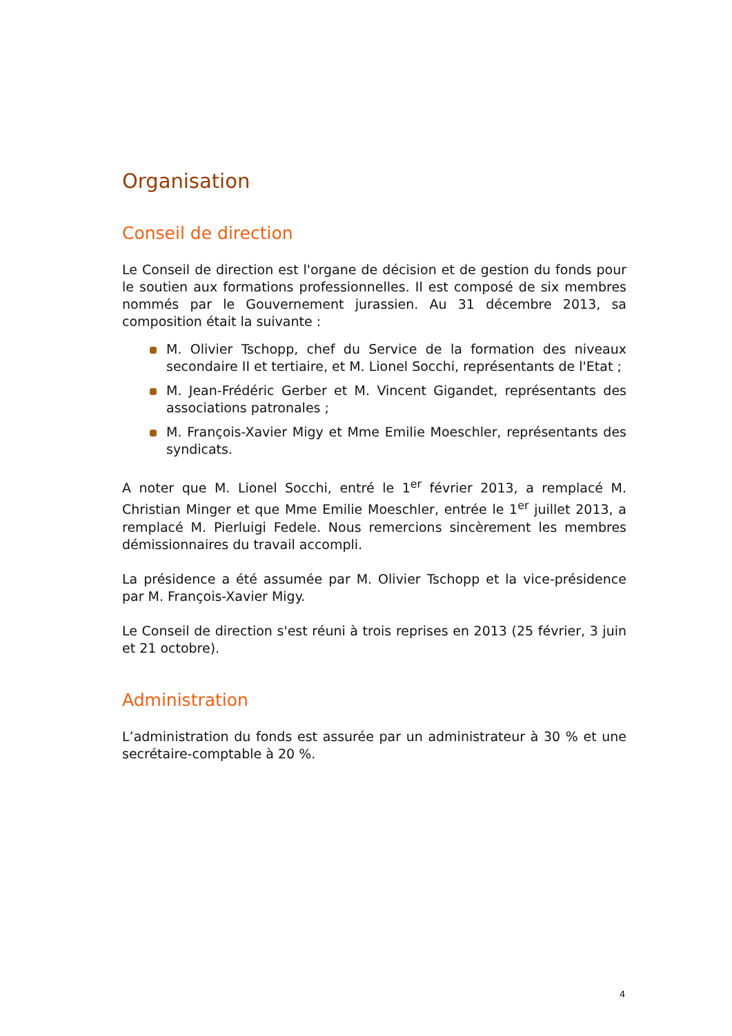Organisation
Conseil de direction
Le Conseil de direction est l'organe de décision et de gestion du fonds pour le soutien aux formations professionnelles. Il est composé de six membres nommés par le Gouvernement jurassien. Au 31 décembre 2013, sa composition était la suivante :
M. Olivier Tschopp, chef du Service de la formation des niveaux secondaire II et tertiaire, et M. Lionel Socchi, représentants de l'Etat ;
M. Jean-Frédéric Gerber et M. Vincent Gigandet, représentants des associations patronales ;
M. François-Xavier Migy et Mme Emilie Moeschler, représentants des syndicats.
A noter que M. Lionel Socchi, entré le 1<sup>er</sup> février 2013, a remplacé M. Christian Minger et que Mme Emilie Moeschler, entrée le 1<sup>er</sup> juillet 2013, a remplacé M. Pierluigi Fedele. Nous remercions sincèrement les membres démissionnaires du travail accompli.
La présidence a été assumée par M. Olivier Tschopp et la vice-présidence par M. François-Xavier Migy.
Le Conseil de direction s'est réuni à trois reprises en 2013 (25 février, 3 juin et 21 octobre).
Administration
L’administration du fonds est assurée par un administrateur à 30 % et une secrétaire-comptable à 20 %.
4